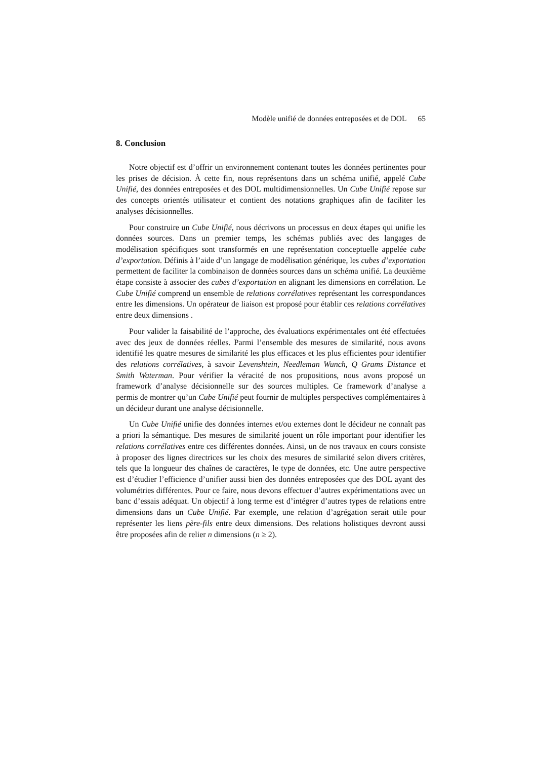Modèle unifié de données entreposées et de DOL 65
8. Conclusion
Notre objectif est d’offrir un environnement contenant toutes les données pertinentes pour les prises de décision. À cette fin, nous représentons dans un schéma unifié, appelé Cube Unifié, des données entreposées et des DOL multidimensionnelles. Un Cube Unifié repose sur des concepts orientés utilisateur et contient des notations graphiques afin de faciliter les analyses décisionnelles.
Pour construire un Cube Unifié, nous décrivons un processus en deux étapes qui unifie les données sources. Dans un premier temps, les schémas publiés avec des langages de modélisation spécifiques sont transformés en une représentation conceptuelle appelée cube d’exportation. Définis à l’aide d’un langage de modélisation générique, les cubes d’exportation permettent de faciliter la combinaison de données sources dans un schéma unifié. La deuxième étape consiste à associer des cubes d’exportation en alignant les dimensions en corrélation. Le Cube Unifié comprend un ensemble de relations corrélatives représentant les correspondances entre les dimensions. Un opérateur de liaison est proposé pour établir ces relations corrélatives entre deux dimensions .
Pour valider la faisabilité de l’approche, des évaluations expérimentales ont été effectuées avec des jeux de données réelles. Parmi l’ensemble des mesures de similarité, nous avons identifié les quatre mesures de similarité les plus efficaces et les plus efficientes pour identifier des relations corrélatives, à savoir Levenshtein, Needleman Wunch, Q Grams Distance et Smith Waterman. Pour vérifier la véracité de nos propositions, nous avons proposé un framework d’analyse décisionnelle sur des sources multiples. Ce framework d’analyse a permis de montrer qu’un Cube Unifié peut fournir de multiples perspectives complémentaires à un décideur durant une analyse décisionnelle.
Un Cube Unifié unifie des données internes et/ou externes dont le décideur ne connaît pas a priori la sémantique. Des mesures de similarité jouent un rôle important pour identifier les relations corrélatives entre ces différentes données. Ainsi, un de nos travaux en cours consiste à proposer des lignes directrices sur les choix des mesures de similarité selon divers critères, tels que la longueur des chaînes de caractères, le type de données, etc. Une autre perspective est d’étudier l’efficience d’unifier aussi bien des données entreposées que des DOL ayant des volumétries différentes. Pour ce faire, nous devons effectuer d’autres expérimentations avec un banc d’essais adéquat. Un objectif à long terme est d’intégrer d’autres types de relations entre dimensions dans un Cube Unifié. Par exemple, une relation d’agrégation serait utile pour représenter les liens père-fils entre deux dimensions. Des relations holistiques devront aussi être proposées afin de relier n dimensions (n ≥ 2).